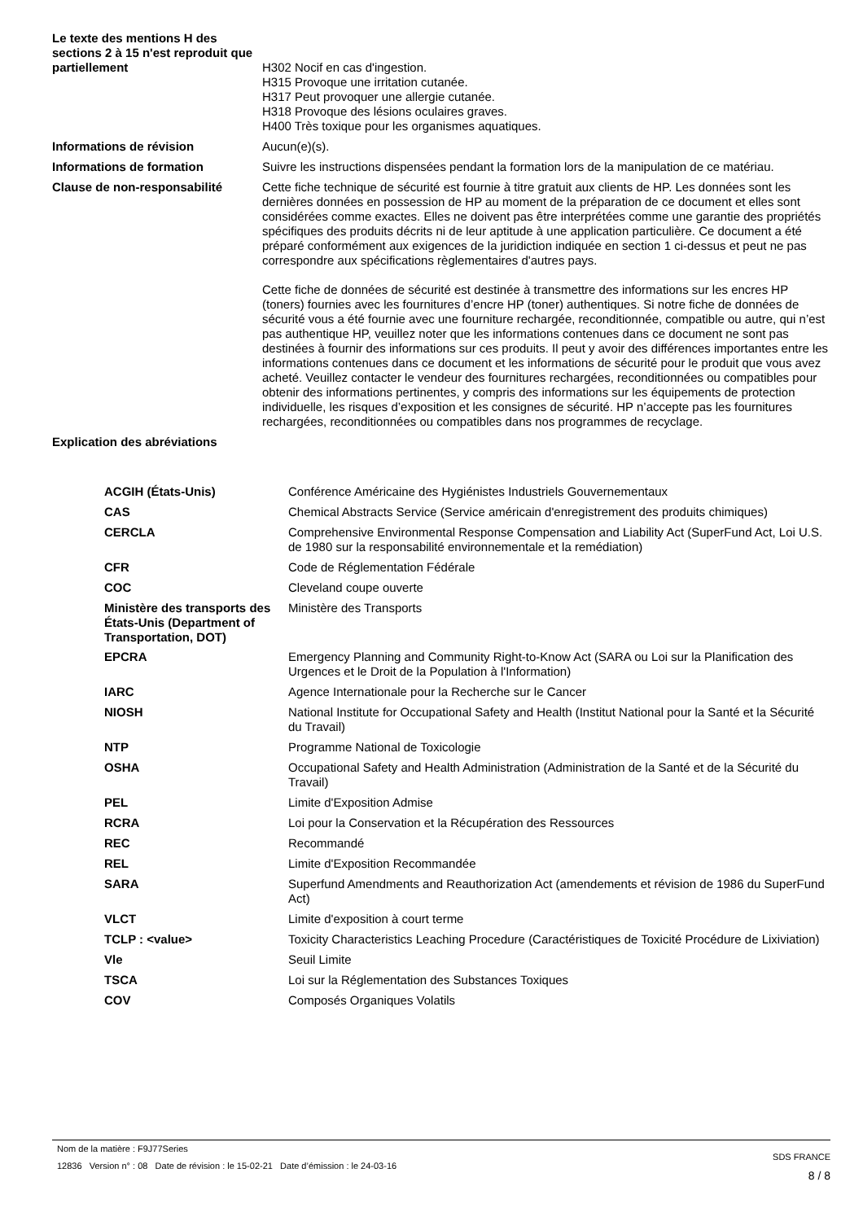| Le texte des mentions H des sections 2 à 15 n'est reproduit que partiellement | H302 Nocif en cas d'ingestion. H315 Provoque une irritation cutanée. H317 Peut provoquer une allergie cutanée. H318 Provoque des lésions oculaires graves. H400 Très toxique pour les organismes aquatiques. |
| Informations de révision | Aucun(e)(s). |
| Informations de formation | Suivre les instructions dispensées pendant la formation lors de la manipulation de ce matériau. |
| Clause de non-responsabilité | Cette fiche technique de sécurité est fournie à titre gratuit aux clients de HP. Les données sont les dernières données en possession de HP au moment de la préparation de ce document et elles sont considérées comme exactes. Elles ne doivent pas être interprétées comme une garantie des propriétés spécifiques des produits décrits ni de leur aptitude à une application particulière. Ce document a été préparé conformément aux exigences de la juridiction indiquée en section 1 ci-dessus et peut ne pas correspondre aux spécifications règlementaires d'autres pays. Cette fiche de données de sécurité est destinée à transmettre des informations sur les encres HP (toners) fournies avec les fournitures d’encre HP (toner) authentiques. Si notre fiche de données de sécurité vous a été fournie avec une fourniture rechargée, reconditionnée, compatible ou autre, qui n’est pas authentique HP, veuillez noter que les informations contenues dans ce document ne sont pas destinées à fournir des informations sur ces produits. Il peut y avoir des différences importantes entre les informations contenues dans ce document et les informations de sécurité pour le produit que vous avez acheté. Veuillez contacter le vendeur des fournitures rechargées, reconditionnées ou compatibles pour obtenir des informations pertinentes, y compris des informations sur les équipements de protection individuelle, les risques d’exposition et les consignes de sécurité. HP n’accepte pas les fournitures rechargées, reconditionnées ou compatibles dans nos programmes de recyclage. |
| Explication des abréviations | |
| ACGIH (États-Unis) | Conférence Américaine des Hygiénistes Industriels Gouvernementaux |
| CAS | Chemical Abstracts Service (Service américain d'enregistrement des produits chimiques) |
| CERCLA | Comprehensive Environmental Response Compensation and Liability Act (SuperFund Act, Loi U.S. de 1980 sur la responsabilité environnementale et la remédiation) |
| CFR | Code de Réglementation Fédérale |
| COC | Cleveland coupe ouverte |
| Ministère des transports des États-Unis (Department of Transportation, DOT) | Ministère des Transports |
| EPCRA | Emergency Planning and Community Right-to-Know Act (SARA ou Loi sur la Planification des Urgences et le Droit de la Population à l'Information) |
| IARC | Agence Internationale pour la Recherche sur le Cancer |
| NIOSH | National Institute for Occupational Safety and Health (Institut National pour la Santé et la Sécurité du Travail) |
| NTP | Programme National de Toxicologie |
| OSHA | Occupational Safety and Health Administration (Administration de la Santé et de la Sécurité du Travail) |
| PEL | Limite d'Exposition Admise |
| RCRA | Loi pour la Conservation et la Récupération des Ressources |
| REC | Recommandé |
| REL | Limite d'Exposition Recommandée |
| SARA | Superfund Amendments and Reauthorization Act (amendements et révision de 1986 du SuperFund Act) |
| VLCT | Limite d'exposition à court terme |
| TCLP : <value> | Toxicity Characteristics Leaching Procedure (Caractéristiques de Toxicité Procédure de Lixiviation) |
| Vle | Seuil Limite |
| TSCA | Loi sur la Réglementation des Substances Toxiques |
| COV | Composés Organiques Volatils |
Nom de la matière : F9J77Series
12836 Version n° : 08 Date de révision : le 15-02-21 Date d’émission : le 24-03-16
SDS FRANCE
8 / 8